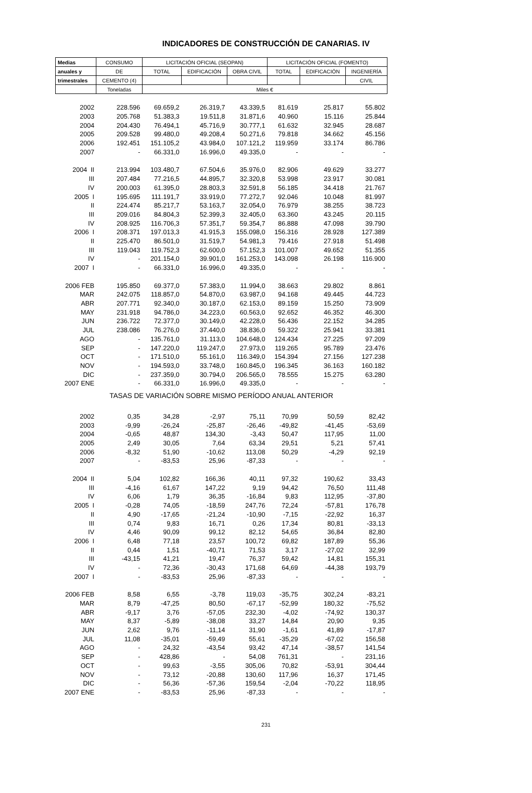INDICADORES DE CONSTRUCCIÓN DE CANARIAS. IV
| Medias | CONSUMO | LICITACIÓN OFICIAL (SEOPAN) | | | LICITACIÓN OFICIAL (FOMENTO) | | |
| --- | --- | --- | --- | --- | --- | --- | --- |
| anuales y | DE | TOTAL | EDIFICACIÓN | OBRA CIVIL | TOTAL | EDIFICACIÓN | INGENIERÍA |
| trimestrales | CEMENTO (4) | | | | | | CIVIL |
| | Toneladas | Miles € | | | | | |
| 2002 | 228.596 | 69.659,2 | 26.319,7 | 43.339,5 | 81.619 | 25.817 | 55.802 |
| 2003 | 205.768 | 51.383,3 | 19.511,8 | 31.871,6 | 40.960 | 15.116 | 25.844 |
| 2004 | 204.430 | 76.494,1 | 45.716,9 | 30.777,1 | 61.632 | 32.945 | 28.687 |
| 2005 | 209.528 | 99.480,0 | 49.208,4 | 50.271,6 | 79.818 | 34.662 | 45.156 |
| 2006 | 192.451 | 151.105,2 | 43.984,0 | 107.121,2 | 119.959 | 33.174 | 86.786 |
| 2007 | - | 66.331,0 | 16.996,0 | 49.335,0 | - | - | - |
| 2004 II | 213.994 | 103.480,7 | 67.504,6 | 35.976,0 | 82.906 | 49.629 | 33.277 |
| III | 207.484 | 77.216,5 | 44.895,7 | 32.320,8 | 53.998 | 23.917 | 30.081 |
| IV | 200.003 | 61.395,0 | 28.803,3 | 32.591,8 | 56.185 | 34.418 | 21.767 |
| 2005 I | 195.695 | 111.191,7 | 33.919,0 | 77.272,7 | 92.046 | 10.048 | 81.997 |
| II | 224.474 | 85.217,7 | 53.163,7 | 32.054,0 | 76.979 | 38.255 | 38.723 |
| III | 209.016 | 84.804,3 | 52.399,3 | 32.405,0 | 63.360 | 43.245 | 20.115 |
| IV | 208.925 | 116.706,3 | 57.351,7 | 59.354,7 | 86.888 | 47.098 | 39.790 |
| 2006 I | 208.371 | 197.013,3 | 41.915,3 | 155.098,0 | 156.316 | 28.928 | 127.389 |
| II | 225.470 | 86.501,0 | 31.519,7 | 54.981,3 | 79.416 | 27.918 | 51.498 |
| III | 119.043 | 119.752,3 | 62.600,0 | 57.152,3 | 101.007 | 49.652 | 51.355 |
| IV | - | 201.154,0 | 39.901,0 | 161.253,0 | 143.098 | 26.198 | 116.900 |
| 2007 I | - | 66.331,0 | 16.996,0 | 49.335,0 | - | - | - |
| 2006 FEB | 195.850 | 69.377,0 | 57.383,0 | 11.994,0 | 38.663 | 29.802 | 8.861 |
| MAR | 242.075 | 118.857,0 | 54.870,0 | 63.987,0 | 94.168 | 49.445 | 44.723 |
| ABR | 207.771 | 92.340,0 | 30.187,0 | 62.153,0 | 89.159 | 15.250 | 73.909 |
| MAY | 231.918 | 94.786,0 | 34.223,0 | 60.563,0 | 92.652 | 46.352 | 46.300 |
| JUN | 236.722 | 72.377,0 | 30.149,0 | 42.228,0 | 56.436 | 22.152 | 34.285 |
| JUL | 238.086 | 76.276,0 | 37.440,0 | 38.836,0 | 59.322 | 25.941 | 33.381 |
| AGO | - | 135.761,0 | 31.113,0 | 104.648,0 | 124.434 | 27.225 | 97.209 |
| SEP | - | 147.220,0 | 119.247,0 | 27.973,0 | 119.265 | 95.789 | 23.476 |
| OCT | - | 171.510,0 | 55.161,0 | 116.349,0 | 154.394 | 27.156 | 127.238 |
| NOV | - | 194.593,0 | 33.748,0 | 160.845,0 | 196.345 | 36.163 | 160.182 |
| DIC | - | 237.359,0 | 30.794,0 | 206.565,0 | 78.555 | 15.275 | 63.280 |
| 2007 ENE | - | 66.331,0 | 16.996,0 | 49.335,0 | - | - | - |
| TASAS DE VARIACIÓN SOBRE MISMO PERÍODO ANUAL ANTERIOR | | | | | | | |
| 2002 | 0,35 | 34,28 | -2,97 | 75,11 | 70,99 | 50,59 | 82,42 |
| 2003 | -9,99 | -26,24 | -25,87 | -26,46 | -49,82 | -41,45 | -53,69 |
| 2004 | -0,65 | 48,87 | 134,30 | -3,43 | 50,47 | 117,95 | 11,00 |
| 2005 | 2,49 | 30,05 | 7,64 | 63,34 | 29,51 | 5,21 | 57,41 |
| 2006 | -8,32 | 51,90 | -10,62 | 113,08 | 50,29 | -4,29 | 92,19 |
| 2007 | - | -83,53 | 25,96 | -87,33 | - | - | - |
| 2004 II | 5,04 | 102,82 | 166,36 | 40,11 | 97,32 | 190,62 | 33,43 |
| III | -4,16 | 61,67 | 147,22 | 9,19 | 94,42 | 76,50 | 111,48 |
| IV | 6,06 | 1,79 | 36,35 | -16,84 | 9,83 | 112,95 | -37,80 |
| 2005 I | -0,28 | 74,05 | -18,59 | 247,76 | 72,24 | -57,81 | 176,78 |
| II | 4,90 | -17,65 | -21,24 | -10,90 | -7,15 | -22,92 | 16,37 |
| III | 0,74 | 9,83 | 16,71 | 0,26 | 17,34 | 80,81 | -33,13 |
| IV | 4,46 | 90,09 | 99,12 | 82,12 | 54,65 | 36,84 | 82,80 |
| 2006 I | 6,48 | 77,18 | 23,57 | 100,72 | 69,82 | 187,89 | 55,36 |
| II | 0,44 | 1,51 | -40,71 | 71,53 | 3,17 | -27,02 | 32,99 |
| III | -43,15 | 41,21 | 19,47 | 76,37 | 59,42 | 14,81 | 155,31 |
| IV | - | 72,36 | -30,43 | 171,68 | 64,69 | -44,38 | 193,79 |
| 2007 I | - | -83,53 | 25,96 | -87,33 | - | - | - |
| 2006 FEB | 8,58 | 6,55 | -3,78 | 119,03 | -35,75 | 302,24 | -83,21 |
| MAR | 8,79 | -47,25 | 80,50 | -67,17 | -52,99 | 180,32 | -75,52 |
| ABR | -9,17 | 3,76 | -57,05 | 232,30 | -4,02 | -74,92 | 130,37 |
| MAY | 8,37 | -5,89 | -38,08 | 33,27 | 14,84 | 20,90 | 9,35 |
| JUN | 2,62 | 9,76 | -11,14 | 31,90 | -1,61 | 41,89 | -17,87 |
| JUL | 11,08 | -35,01 | -59,49 | 55,61 | -35,29 | -67,02 | 156,58 |
| AGO | - | 24,32 | -43,54 | 93,42 | 47,14 | -38,57 | 141,54 |
| SEP | - | 428,86 | - | 54,08 | 761,31 | - | 231,16 |
| OCT | - | 99,63 | -3,55 | 305,06 | 70,82 | -53,91 | 304,44 |
| NOV | - | 73,12 | -20,88 | 130,60 | 117,96 | 16,37 | 171,45 |
| DIC | - | 56,36 | -57,36 | 159,54 | -2,04 | -70,22 | 118,95 |
| 2007 ENE | - | -83,53 | 25,96 | -87,33 | - | - | - |
231